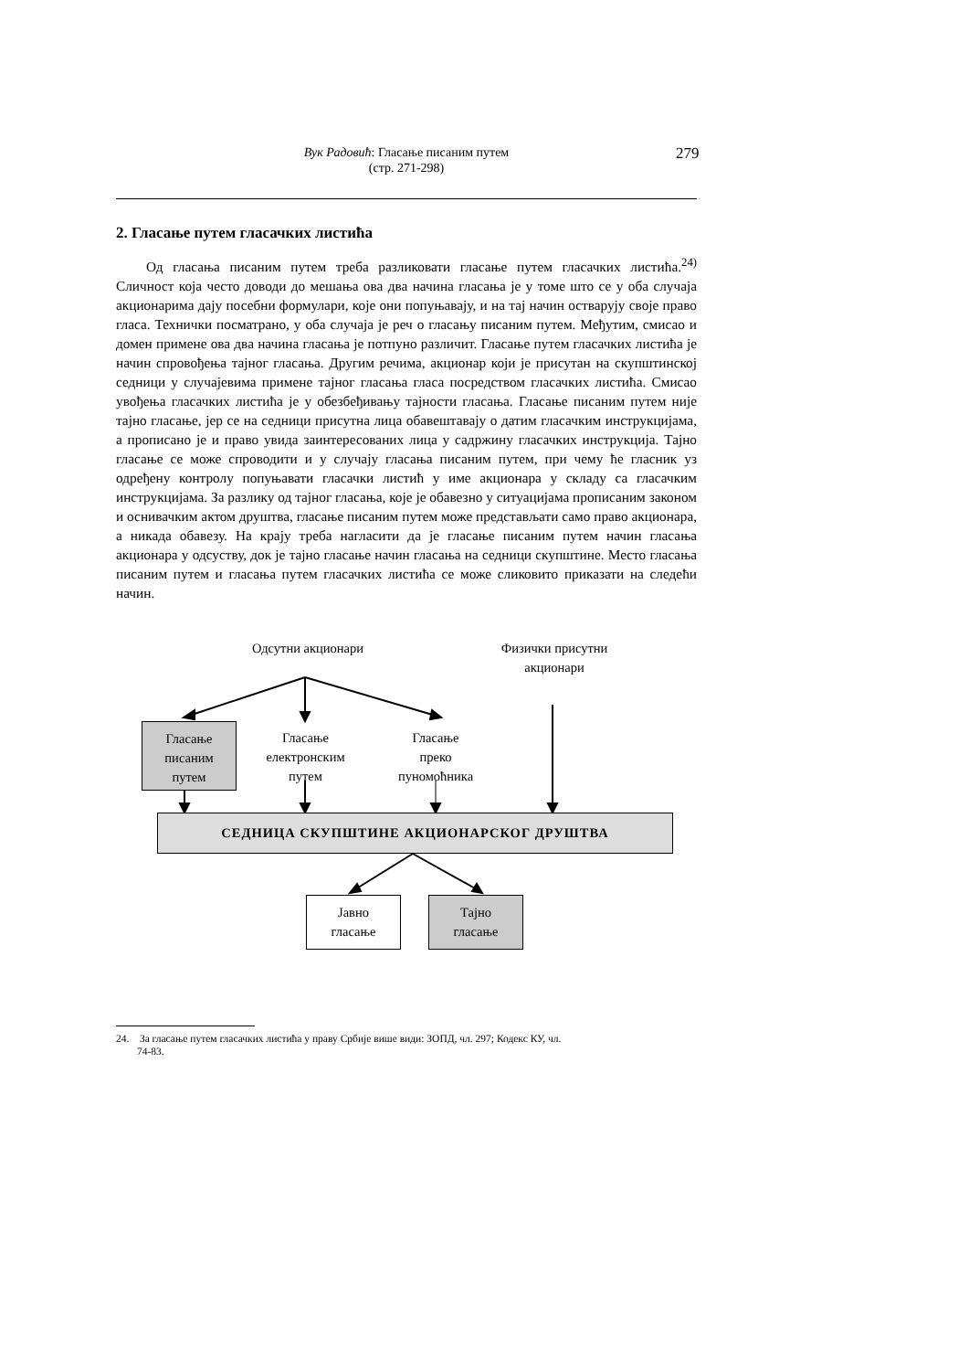Вук Радовић: Гласање писаним путем
(стр. 271-298)
279
2. Гласање путем гласачких листића
Од гласања писаним путем треба разликовати гласање путем гласачких листића.<sup>24)</sup> Сличност која често доводи до мешања ова два начина гласања је у томе што се у оба случаја акционарима дају посебни формулари, које они попуњавају, и на тај начин остварују своје право гласа. Технички посматрано, у оба случаја је реч о гласању писаним путем. Међутим, смисао и домен примене ова два начина гласања је потпуно различит. Гласање путем гласачких листића је начин спровођења тајног гласања. Другим речима, акционар који је присутан на скупштинској седници у случајевима примене тајног гласања гласа посредством гласачких листића. Смисао увођења гласачких листића је у обезбеђивању тајности гласања. Гласање писаним путем није тајно гласање, јер се на седници присутна лица обавештавају о датим гласачким инструкцијама, а прописано је и право увида заинтересованих лица у садржину гласачких инструкција. Тајно гласање се може спроводити и у случају гласања писаним путем, при чему ће гласник уз одређену контролу попуњавати гласачки листић у име акционара у складу са гласачким инструкцијама. За разлику од тајног гласања, које је обавезно у ситуацијама прописаним законом и оснивачким актом друштва, гласање писаним путем може представљати само право акционара, а никада обавезу. На крају треба нагласити да је гласање писаним путем начин гласања акционара у одсуству, док је тајно гласање начин гласања на седници скупштине. Место гласања писаним путем и гласања путем гласачких листића се може сликовито приказати на следећи начин.
Одсутни акционари
Физички присутни
акционари
Гласање
писаним
путем
Гласање
електронским
путем
Гласање
преко
пуномоћника
СЕДНИЦА СКУПШТИНЕ АКЦИОНАРСКОГ ДРУШТВА
Јавно
гласање
Тајно
гласање
24. За гласање путем гласачких листића у праву Србије више види: ЗОПД, чл. 297; Кодекс КУ, чл.
74-83.